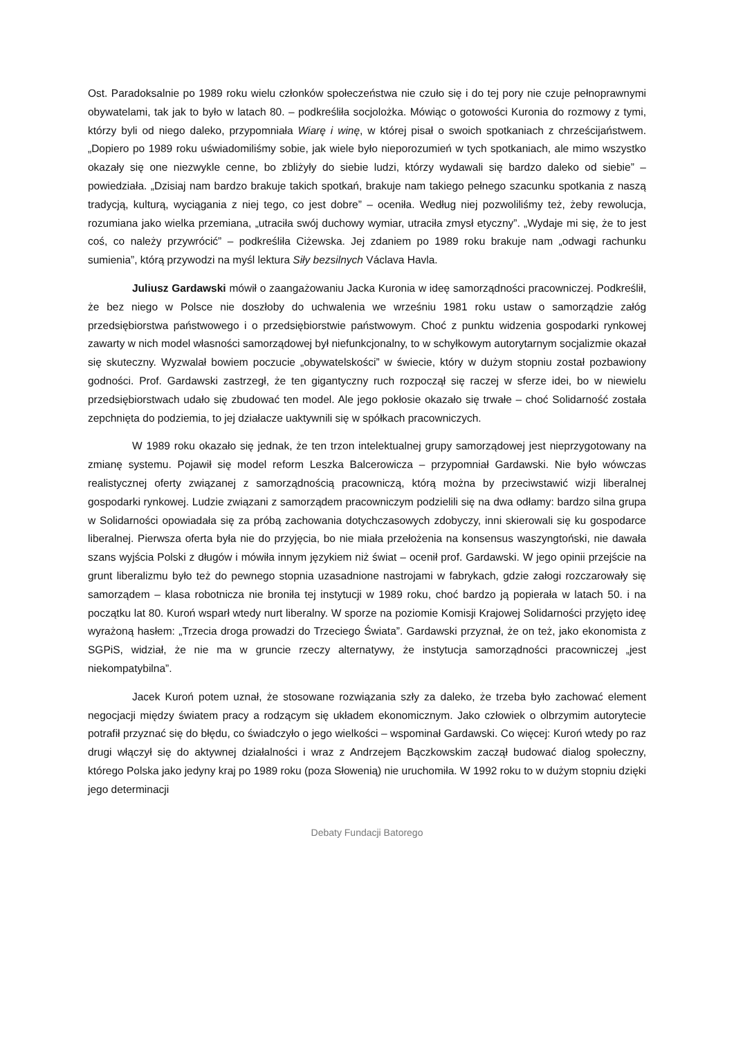Ost. Paradoksalnie po 1989 roku wielu członków społeczeństwa nie czuło się i do tej pory nie czuje pełnoprawnymi obywatelami, tak jak to było w latach 80. – podkreśliła socjolożka. Mówiąc o gotowości Kuronia do rozmowy z tymi, którzy byli od niego daleko, przypomniała Wiarę i winę, w której pisał o swoich spotkaniach z chrześcijaństwem. „Dopiero po 1989 roku uświadomiliśmy sobie, jak wiele było nieporozumień w tych spotkaniach, ale mimo wszystko okazały się one niezwykle cenne, bo zbliżyły do siebie ludzi, którzy wydawali się bardzo daleko od siebie” – powiedziała. „Dzisiaj nam bardzo brakuje takich spotkań, brakuje nam takiego pełnego szacunku spotkania z naszą tradycją, kulturą, wyciągania z niej tego, co jest dobre” – oceniła. Według niej pozwoliliśmy też, żeby rewolucja, rozumiana jako wielka przemiana, „utraciła swój duchowy wymiar, utraciła zmysł etyczny”. „Wydaje mi się, że to jest coś, co należy przywrócić” – podkreśliła Ciżewska. Jej zdaniem po 1989 roku brakuje nam „odwagi rachunku sumienia”, którą przywodzi na myśl lektura Siły bezsilnych Václava Havla.
Juliusz Gardawski mówił o zaangażowaniu Jacka Kuronia w ideę samorządności pracowniczej. Podkreślił, że bez niego w Polsce nie doszłoby do uchwalenia we wrześniu 1981 roku ustaw o samorządzie załóg przedsiębiorstwa państwowego i o przedsiębiorstwie państwowym. Choć z punktu widzenia gospodarki rynkowej zawarty w nich model własności samorządowej był niefunkcjonalny, to w schyłkowym autorytarnym socjalizmie okazał się skuteczny. Wyzwalał bowiem poczucie „obywatelskości” w świecie, który w dużym stopniu został pozbawiony godności. Prof. Gardawski zastrzegł, że ten gigantyczny ruch rozpoczął się raczej w sferze idei, bo w niewielu przedsiębiorstwach udało się zbudować ten model. Ale jego pokłosie okazało się trwałe – choć Solidarność została zepchnięta do podziemia, to jej działacze uaktywnili się w spółkach pracowniczych.
W 1989 roku okazało się jednak, że ten trzon intelektualnej grupy samorządowej jest nieprzygotowany na zmianę systemu. Pojawił się model reform Leszka Balcerowicza – przypomniał Gardawski. Nie było wówczas realistycznej oferty związanej z samorządnością pracowniczą, którą można by przeciwstawić wizji liberalnej gospodarki rynkowej. Ludzie związani z samorządem pracowniczym podzielili się na dwa odłamy: bardzo silna grupa w Solidarności opowiadała się za próbą zachowania dotychczasowych zdobyczy, inni skierowali się ku gospodarce liberalnej. Pierwsza oferta była nie do przyjęcia, bo nie miała przełożenia na konsensus waszyngtoński, nie dawała szans wyjścia Polski z długów i mówiła innym językiem niż świat – ocenił prof. Gardawski. W jego opinii przejście na grunt liberalizmu było też do pewnego stopnia uzasadnione nastrojami w fabrykach, gdzie załogi rozczarowały się samorządem – klasa robotnicza nie broniła tej instytucji w 1989 roku, choć bardzo ją popierała w latach 50. i na początku lat 80. Kuroń wsparł wtedy nurt liberalny. W sporze na poziomie Komisji Krajowej Solidarności przyjęto ideę wyrażoną hasłem: „Trzecia droga prowadzi do Trzeciego Świata”. Gardawski przyznał, że on też, jako ekonomista z SGPiS, widział, że nie ma w gruncie rzeczy alternatywy, że instytucja samorządności pracowniczej „jest niekompatybilna”.
Jacek Kuroń potem uznał, że stosowane rozwiązania szły za daleko, że trzeba było zachować element negocjacji między światem pracy a rodzącym się układem ekonomicznym. Jako człowiek o olbrzymim autorytecie potrafił przyznać się do błędu, co świadczyło o jego wielkości – wspominał Gardawski. Co więcej: Kuroń wtedy po raz drugi włączył się do aktywnej działalności i wraz z Andrzejem Bączkowskim zaczął budować dialog społeczny, którego Polska jako jedyny kraj po 1989 roku (poza Słowenią) nie uruchomiła. W 1992 roku to w dużym stopniu dzięki jego determinacji
Debaty Fundacji Batorego